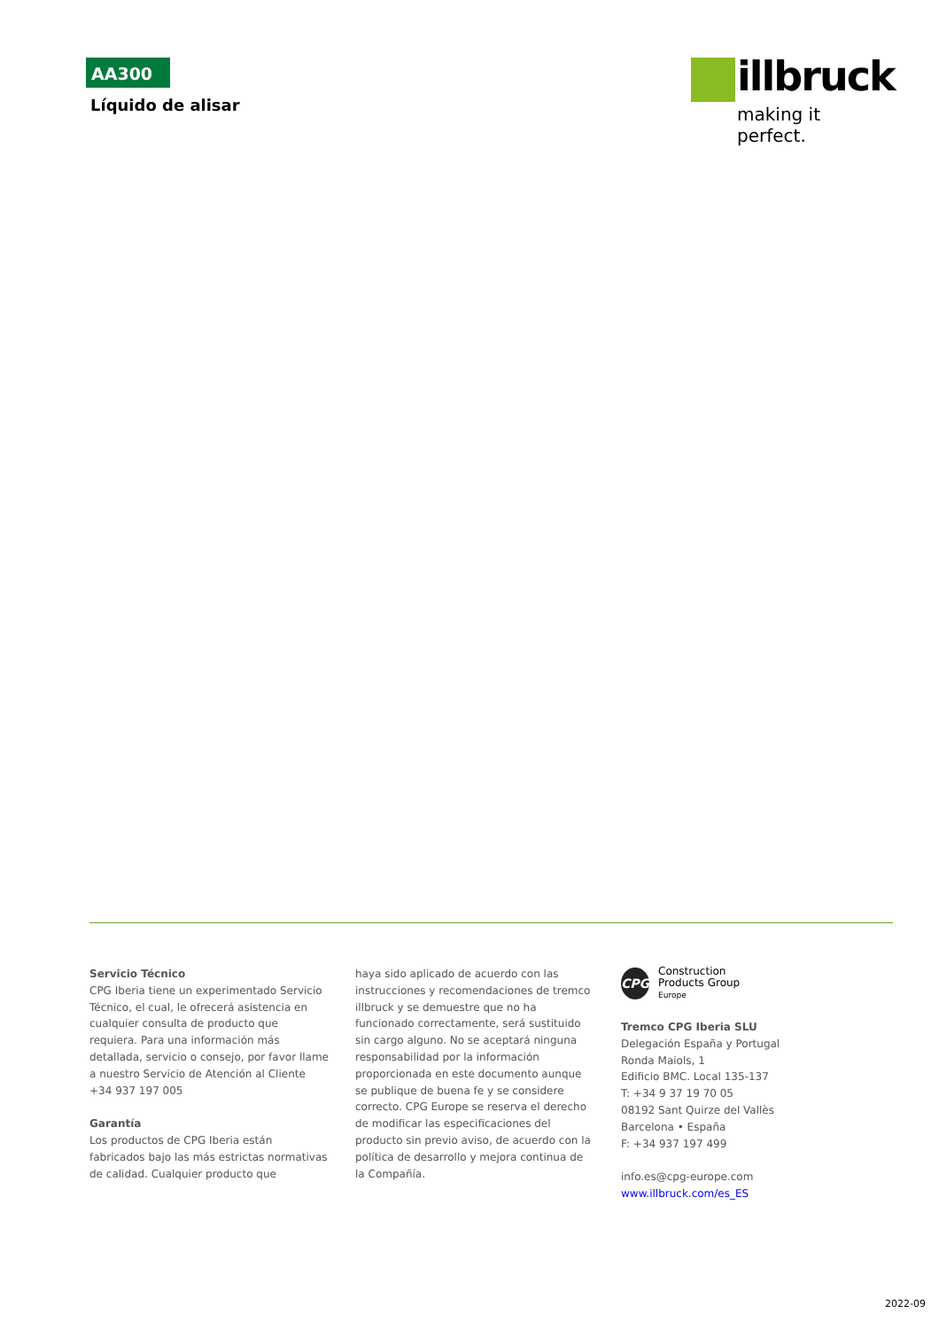AA300
Líquido de alisar
illbruck
making it perfect.
Servicio Técnico
CPG Iberia tiene un experimentado Servicio Técnico, el cual, le ofrecerá asistencia en cualquier consulta de producto que requiera. Para una información más detallada, servicio o consejo, por favor llame a nuestro Servicio de Atención al Cliente +34 937 197 005
Garantía
Los productos de CPG Iberia están fabricados bajo las más estrictas normativas de calidad. Cualquier producto que
haya sido aplicado de acuerdo con las instrucciones y recomendaciones de tremco illbruck y se demuestre que no ha funcionado correctamente, será sustituido sin cargo alguno. No se aceptará ninguna responsabilidad por la información proporcionada en este documento aunque se publique de buena fe y se considere correcto. CPG Europe se reserva el derecho de modificar las especificaciones del producto sin previo aviso, de acuerdo con la política de desarrollo y mejora continua de la Compañía.
CPG
Construction
Products Group
Europe
Tremco CPG Iberia SLU
Delegación España y Portugal
Ronda Maiols, 1
Edificio BMC. Local 135-137
T: +34 9 37 19 70 05
08192 Sant Quirze del Vallès
Barcelona • España
F: +34 937 197 499
info.es@cpg-europe.com
www.illbruck.com/es_ES
2022-09